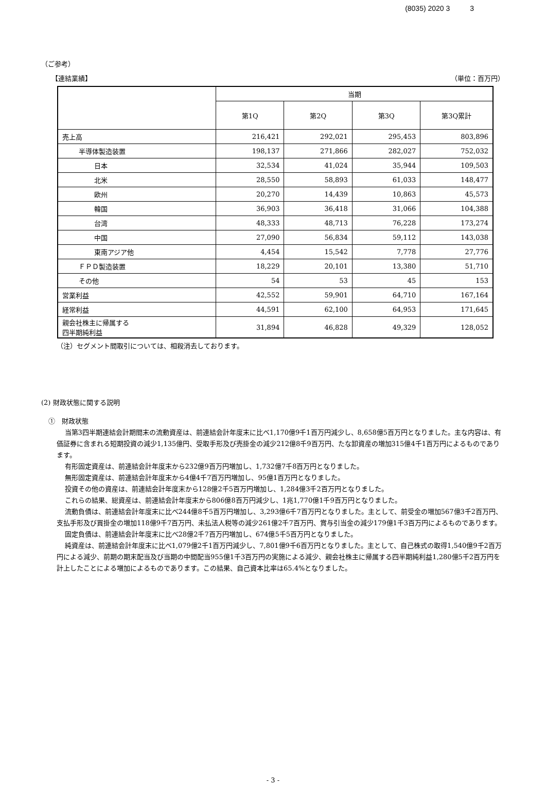(8035) 2020 3 3
（ご参考）
【連結業績】 （単位：百万円）
| | 当期 | | | |
| --- | --- | --- | --- | --- |
| | 第1Q | 第2Q | 第3Q | 第3Q累計 |
| 売上高 | 216,421 | 292,021 | 295,453 | 803,896 |
| 半導体製造装置 | 198,137 | 271,866 | 282,027 | 752,032 |
| 日本 | 32,534 | 41,024 | 35,944 | 109,503 |
| 北米 | 28,550 | 58,893 | 61,033 | 148,477 |
| 欧州 | 20,270 | 14,439 | 10,863 | 45,573 |
| 韓国 | 36,903 | 36,418 | 31,066 | 104,388 |
| 台湾 | 48,333 | 48,713 | 76,228 | 173,274 |
| 中国 | 27,090 | 56,834 | 59,112 | 143,038 |
| 東南アジア他 | 4,454 | 15,542 | 7,778 | 27,776 |
| ＦＰＤ製造装置 | 18,229 | 20,101 | 13,380 | 51,710 |
| その他 | 54 | 53 | 45 | 153 |
| 営業利益 | 42,552 | 59,901 | 64,710 | 167,164 |
| 経常利益 | 44,591 | 62,100 | 64,953 | 171,645 |
| 親会社株主に帰属する 四半期純利益 | 31,894 | 46,828 | 49,329 | 128,052 |
（注）セグメント間取引については、相殺消去しております。
(2) 財政状態に関する説明
①　財政状態
当第3四半期連結会計期間末の流動資産は、前連結会計年度末に比べ1,170億9千1百万円減少し、8,658億5百万円となりました。主な内容は、有価証券に含まれる短期投資の減少1,135億円、受取手形及び売掛金の減少212億8千9百万円、たな卸資産の増加315億4千1百万円によるものであります。
有形固定資産は、前連結会計年度末から232億9百万円増加し、1,732億7千8百万円となりました。
無形固定資産は、前連結会計年度末から4億4千7百万円増加し、95億1百万円となりました。
投資その他の資産は、前連結会計年度末から128億2千5百万円増加し、1,284億3千2百万円となりました。
これらの結果、総資産は、前連結会計年度末から806億8百万円減少し、1兆1,770億1千9百万円となりました。
流動負債は、前連結会計年度末に比べ244億8千5百万円増加し、3,293億6千7百万円となりました。主として、前受金の増加567億3千2百万円、支払手形及び買掛金の増加118億9千7百万円、未払法人税等の減少261億2千7百万円、賞与引当金の減少179億1千3百万円によるものであります。
固定負債は、前連結会計年度末に比べ28億2千7百万円増加し、674億5千5百万円となりました。
純資産は、前連結会計年度末に比べ1,079億2千1百万円減少し、7,801億9千6百万円となりました。主として、自己株式の取得1,540億9千2百万円による減少、前期の期末配当及び当期の中間配当955億1千3百万円の実施による減少、親会社株主に帰属する四半期純利益1,280億5千2百万円を計上したことによる増加によるものであります。この結果、自己資本比率は65.4%となりました。
- 3 -